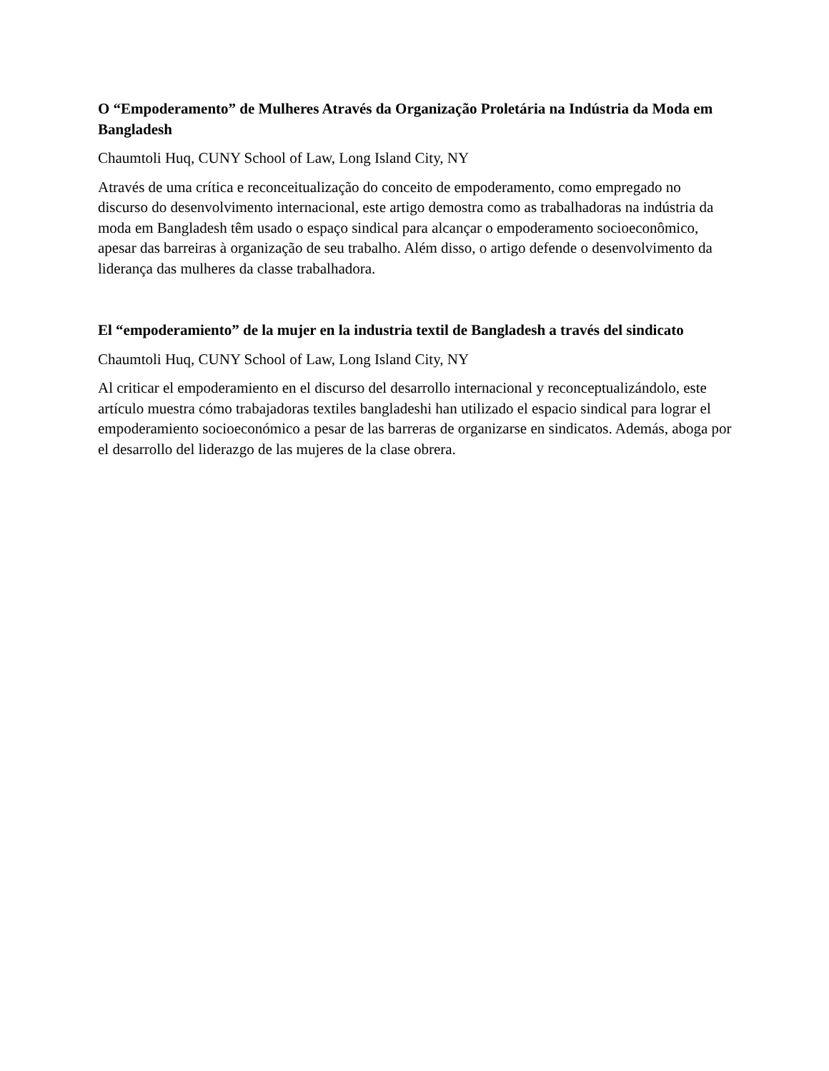O “Empoderamento” de Mulheres Através da Organização Proletária na Indústria da Moda em Bangladesh
Chaumtoli Huq, CUNY School of Law, Long Island City, NY
Através de uma crítica e reconceitualização do conceito de empoderamento, como empregado no discurso do desenvolvimento internacional, este artigo demostra como as trabalhadoras na indústria da moda em Bangladesh têm usado o espaço sindical para alcançar o empoderamento socioeconômico, apesar das barreiras à organização de seu trabalho. Além disso, o artigo defende o desenvolvimento da liderança das mulheres da classe trabalhadora.
El “empoderamiento” de la mujer en la industria textil de Bangladesh a través del sindicato
Chaumtoli Huq, CUNY School of Law, Long Island City, NY
Al criticar el empoderamiento en el discurso del desarrollo internacional y reconceptualizándolo, este artículo muestra cómo trabajadoras textiles bangladeshi han utilizado el espacio sindical para lograr el empoderamiento socioeconómico a pesar de las barreras de organizarse en sindicatos. Además, aboga por el desarrollo del liderazgo de las mujeres de la clase obrera.